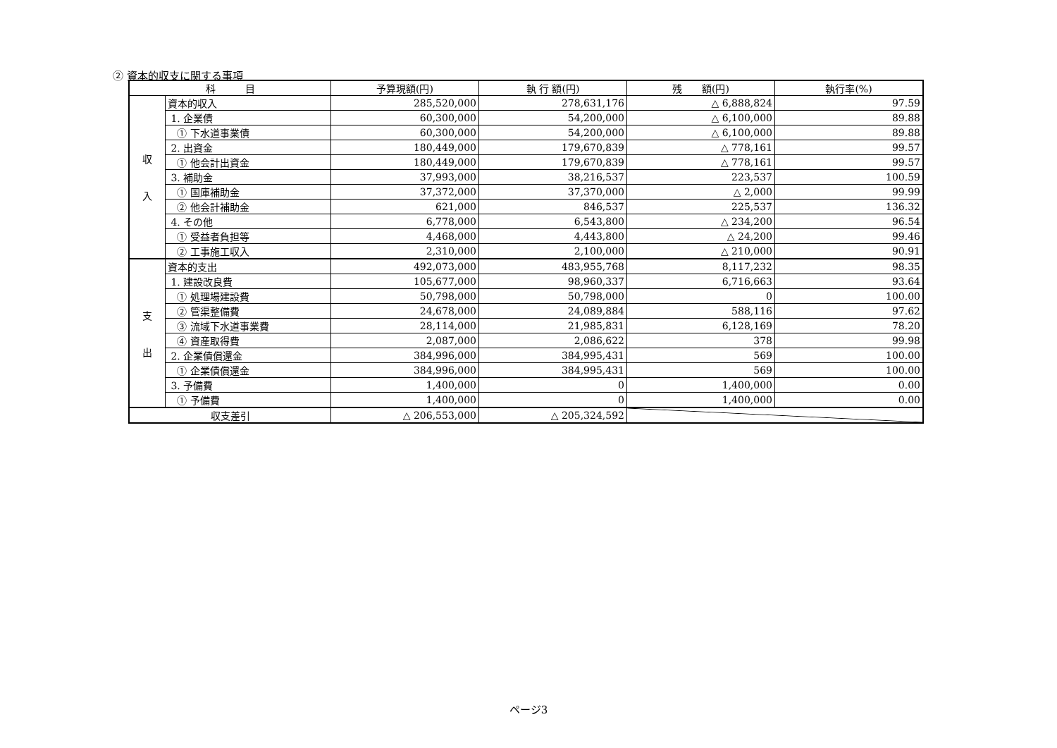② 資本的収支に関する事項
| 科 目 | | 予算現額(円) | 執 行 額(円) | 残 額(円) | 執行率(%) |
| --- | --- | --- | --- | --- | --- |
| 収 入 | 資本的収入 | 285,520,000 | 278,631,176 | △ 6,888,824 | 97.59 |
| | 1. 企業債 | 60,300,000 | 54,200,000 | △ 6,100,000 | 89.88 |
| | ① 下水道事業債 | 60,300,000 | 54,200,000 | △ 6,100,000 | 89.88 |
| | 2. 出資金 | 180,449,000 | 179,670,839 | △ 778,161 | 99.57 |
| | ① 他会計出資金 | 180,449,000 | 179,670,839 | △ 778,161 | 99.57 |
| | 3. 補助金 | 37,993,000 | 38,216,537 | 223,537 | 100.59 |
| | ① 国庫補助金 | 37,372,000 | 37,370,000 | △ 2,000 | 99.99 |
| | ② 他会計補助金 | 621,000 | 846,537 | 225,537 | 136.32 |
| | 4. その他 | 6,778,000 | 6,543,800 | △ 234,200 | 96.54 |
| | ① 受益者負担等 | 4,468,000 | 4,443,800 | △ 24,200 | 99.46 |
| | ② 工事施工収入 | 2,310,000 | 2,100,000 | △ 210,000 | 90.91 |
| 支 出 | 資本的支出 | 492,073,000 | 483,955,768 | 8,117,232 | 98.35 |
| | 1. 建設改良費 | 105,677,000 | 98,960,337 | 6,716,663 | 93.64 |
| | ① 処理場建設費 | 50,798,000 | 50,798,000 | 0 | 100.00 |
| | ② 管渠整備費 | 24,678,000 | 24,089,884 | 588,116 | 97.62 |
| | ③ 流域下水道事業費 | 28,114,000 | 21,985,831 | 6,128,169 | 78.20 |
| | ④ 資産取得費 | 2,087,000 | 2,086,622 | 378 | 99.98 |
| | 2. 企業債償還金 | 384,996,000 | 384,995,431 | 569 | 100.00 |
| | ① 企業債償還金 | 384,996,000 | 384,995,431 | 569 | 100.00 |
| | 3. 予備費 | 1,400,000 | 0 | 1,400,000 | 0.00 |
| | ① 予備費 | 1,400,000 | 0 | 1,400,000 | 0.00 |
| 収支差引 | | △ 206,553,000 | △ 205,324,592 | | |
ページ3